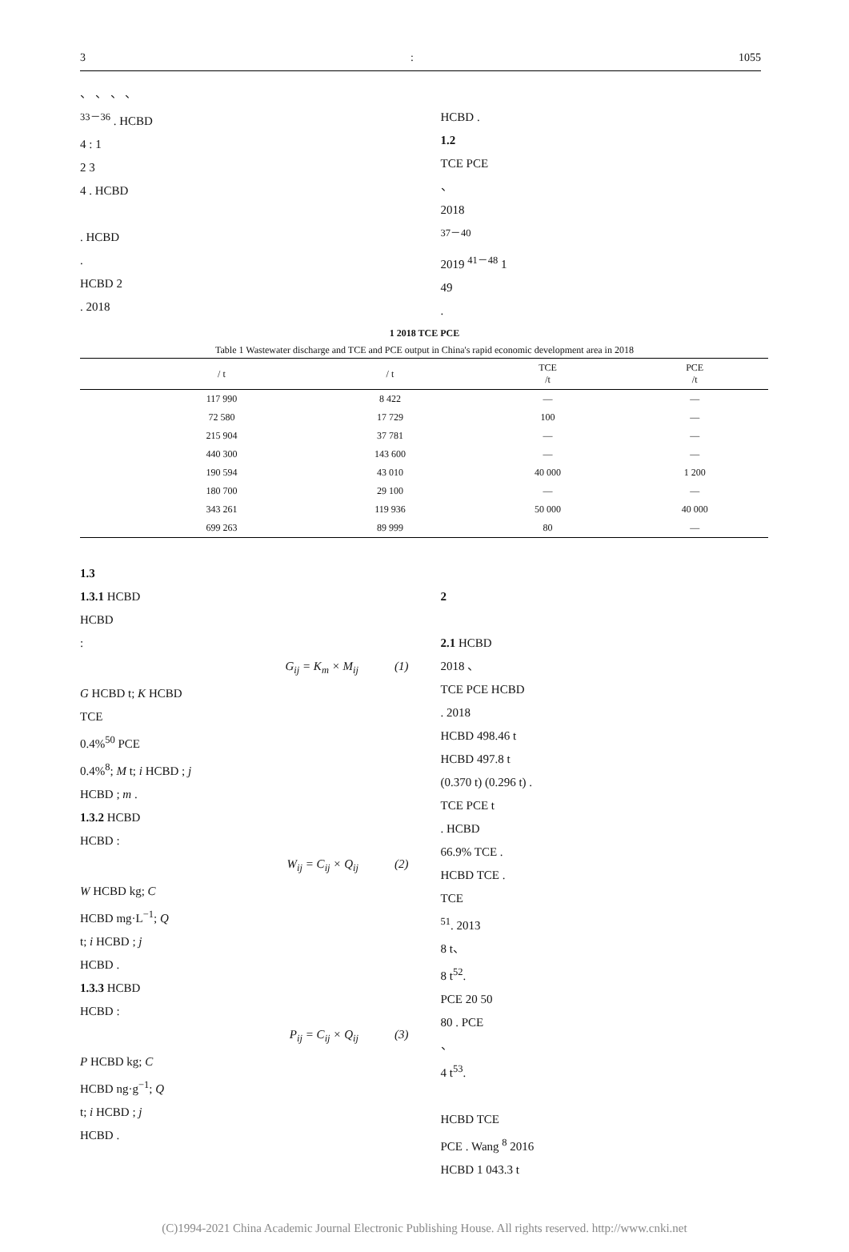3: 1055
、 、 、 、
<sup>33－36</sup> . HCBD
4 : 1
2 3
4 . HCBD
. HCBD
.
HCBD 2
. 2018
HCBD .
1.2
TCE PCE
、
2018
<sup>37－40</sup>
2019 <sup>41－48</sup> 1
49
.
1 2018 TCE PCE
Table 1 Wastewater discharge and TCE and PCE output in China's rapid economic development area in 2018
| | | / t | / t | TCE /t | PCE /t |
| --- | --- | --- | --- | --- | --- |
| | | 117 990 | 8 422 | — | — |
| | | 72 580 | 17 729 | 100 | — |
| | | 215 904 | 37 781 | — | — |
| | | 440 300 | 143 600 | — | — |
| | | 190 594 | 43 010 | 40 000 | 1 200 |
| | | 180 700 | 29 100 | — | — |
| | | 343 261 | 119 936 | 50 000 | 40 000 |
| | | 699 263 | 89 999 | 80 | — |
1.3
1.3.1 HCBD
HCBD
:
G<sub>ij</sub> = K<sub>m</sub> × M<sub>ij</sub> (1)
G HCBD t; K HCBD
TCE
0.4%<sup>50</sup> PCE
0.4%<sup>8</sup>; M t; i HCBD ; j
HCBD ; m .
1.3.2 HCBD
HCBD :
W<sub>ij</sub> = C<sub>ij</sub> × Q<sub>ij</sub> (2)
W HCBD kg; C
HCBD mg·L<sup>−1</sup>; Q
t; i HCBD ; j
HCBD .
1.3.3 HCBD
HCBD :
P<sub>ij</sub> = C<sub>ij</sub> × Q<sub>ij</sub> (3)
P HCBD kg; C
HCBD ng·g<sup>−1</sup>; Q
t; i HCBD ; j
HCBD .
2
2.1 HCBD
2018 、
TCE PCE HCBD
. 2018
HCBD 498.46 t
HCBD 497.8 t
(0.370 t) (0.296 t) .
TCE PCE t
. HCBD
66.9% TCE .
HCBD TCE .
TCE
<sup>51</sup>. 2013
8 t、
8 t<sup>52</sup>.
PCE 20 50
80 . PCE
、
4 t<sup>53</sup>.
HCBD TCE
PCE . Wang <sup>8</sup> 2016
HCBD 1 043.3 t
(C)1994-2021 China Academic Journal Electronic Publishing House. All rights reserved. http://www.cnki.net